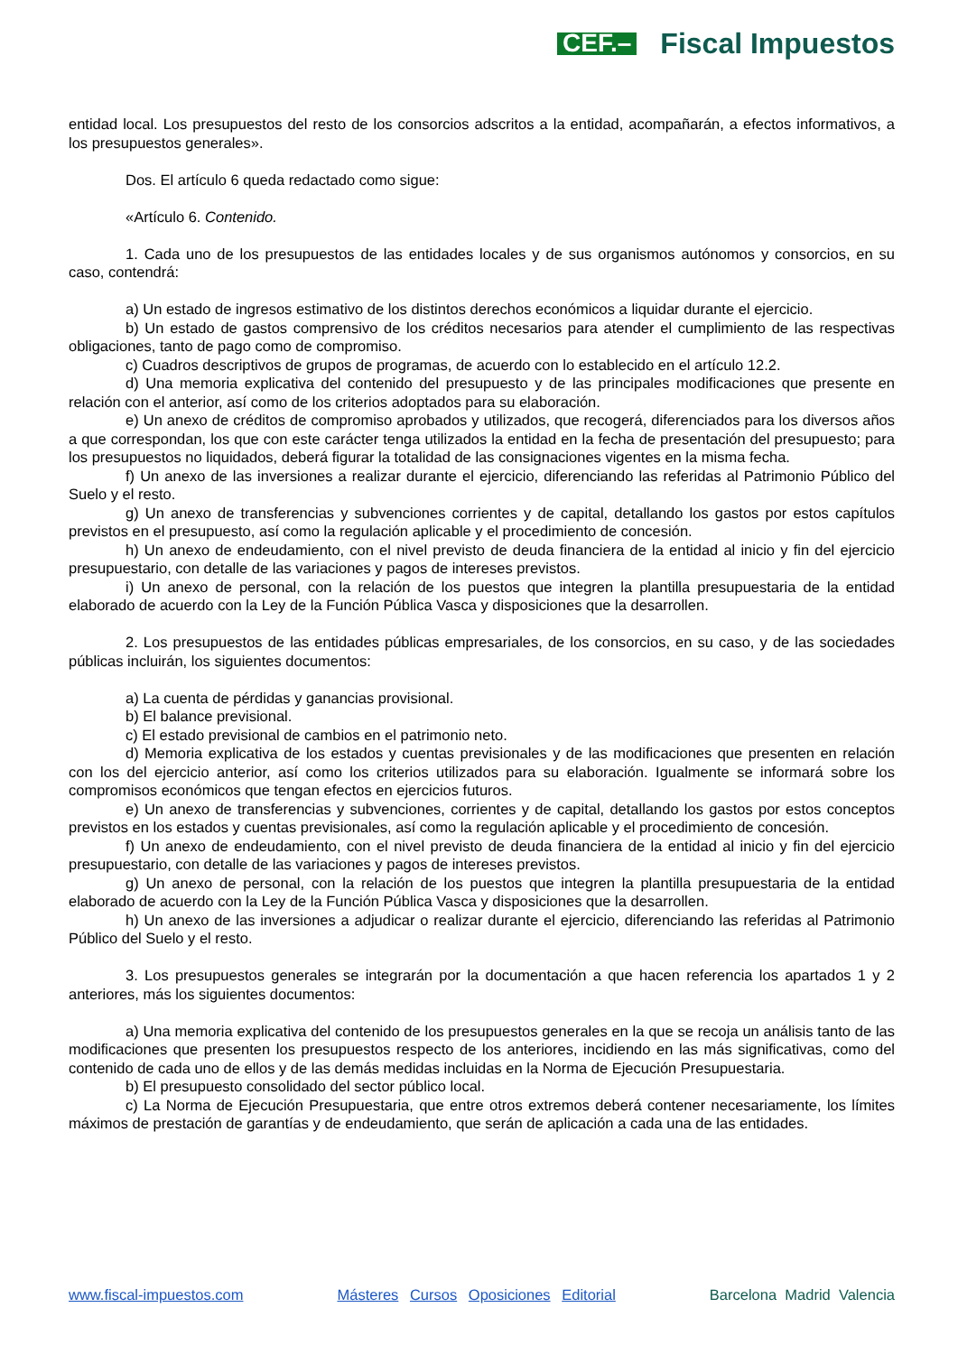CEF.– Fiscal Impuestos
entidad local. Los presupuestos del resto de los consorcios adscritos a la entidad, acompañarán, a efectos informativos, a los presupuestos generales».
Dos. El artículo 6 queda redactado como sigue:
«Artículo 6. Contenido.
1. Cada uno de los presupuestos de las entidades locales y de sus organismos autónomos y consorcios, en su caso, contendrá:
a) Un estado de ingresos estimativo de los distintos derechos económicos a liquidar durante el ejercicio.
b) Un estado de gastos comprensivo de los créditos necesarios para atender el cumplimiento de las respectivas obligaciones, tanto de pago como de compromiso.
c) Cuadros descriptivos de grupos de programas, de acuerdo con lo establecido en el artículo 12.2.
d) Una memoria explicativa del contenido del presupuesto y de las principales modificaciones que presente en relación con el anterior, así como de los criterios adoptados para su elaboración.
e) Un anexo de créditos de compromiso aprobados y utilizados, que recogerá, diferenciados para los diversos años a que correspondan, los que con este carácter tenga utilizados la entidad en la fecha de presentación del presupuesto; para los presupuestos no liquidados, deberá figurar la totalidad de las consignaciones vigentes en la misma fecha.
f) Un anexo de las inversiones a realizar durante el ejercicio, diferenciando las referidas al Patrimonio Público del Suelo y el resto.
g) Un anexo de transferencias y subvenciones corrientes y de capital, detallando los gastos por estos capítulos previstos en el presupuesto, así como la regulación aplicable y el procedimiento de concesión.
h) Un anexo de endeudamiento, con el nivel previsto de deuda financiera de la entidad al inicio y fin del ejercicio presupuestario, con detalle de las variaciones y pagos de intereses previstos.
i) Un anexo de personal, con la relación de los puestos que integren la plantilla presupuestaria de la entidad elaborado de acuerdo con la Ley de la Función Pública Vasca y disposiciones que la desarrollen.
2. Los presupuestos de las entidades públicas empresariales, de los consorcios, en su caso, y de las sociedades públicas incluirán, los siguientes documentos:
a) La cuenta de pérdidas y ganancias provisional.
b) El balance previsional.
c) El estado previsional de cambios en el patrimonio neto.
d) Memoria explicativa de los estados y cuentas previsionales y de las modificaciones que presenten en relación con los del ejercicio anterior, así como los criterios utilizados para su elaboración. Igualmente se informará sobre los compromisos económicos que tengan efectos en ejercicios futuros.
e) Un anexo de transferencias y subvenciones, corrientes y de capital, detallando los gastos por estos conceptos previstos en los estados y cuentas previsionales, así como la regulación aplicable y el procedimiento de concesión.
f) Un anexo de endeudamiento, con el nivel previsto de deuda financiera de la entidad al inicio y fin del ejercicio presupuestario, con detalle de las variaciones y pagos de intereses previstos.
g) Un anexo de personal, con la relación de los puestos que integren la plantilla presupuestaria de la entidad elaborado de acuerdo con la Ley de la Función Pública Vasca y disposiciones que la desarrollen.
h) Un anexo de las inversiones a adjudicar o realizar durante el ejercicio, diferenciando las referidas al Patrimonio Público del Suelo y el resto.
3. Los presupuestos generales se integrarán por la documentación a que hacen referencia los apartados 1 y 2 anteriores, más los siguientes documentos:
a) Una memoria explicativa del contenido de los presupuestos generales en la que se recoja un análisis tanto de las modificaciones que presenten los presupuestos respecto de los anteriores, incidiendo en las más significativas, como del contenido de cada uno de ellos y de las demás medidas incluidas en la Norma de Ejecución Presupuestaria.
b) El presupuesto consolidado del sector público local.
c) La Norma de Ejecución Presupuestaria, que entre otros extremos deberá contener necesariamente, los límites máximos de prestación de garantías y de endeudamiento, que serán de aplicación a cada una de las entidades.
www.fiscal-impuestos.com Másteres Cursos Oposiciones Editorial Barcelona Madrid Valencia